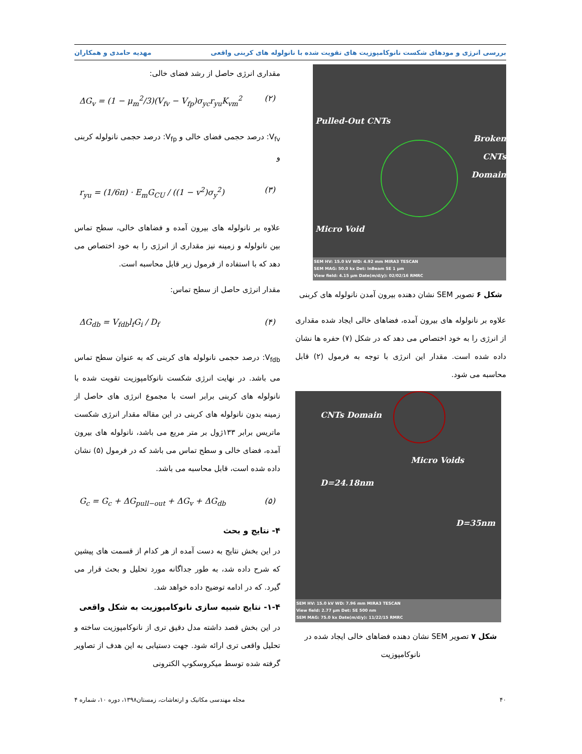بررسی انرژی و مودهای شکست نانوکامپوزیت های تقویت شده با نانولوله های کربنی واقعی
مهدیه حامدی و همکاران
Pulled-Out CNTs
Broken CNTs
Domain
Micro Void
SEM HV: 15.0 kV WD: 4.92 mm MIRA3 TESCAN
SEM MAG: 50.0 kx Det: InBeam SE 1 μm
View field: 4.15 μm Date(m/d/y): 02/02/16 RMRC
شکل ۶ تصویر SEM نشان دهنده بیرون آمدن نانولوله های کربنی
علاوه بر نانولوله های بیرون آمده، فضاهای خالی ایجاد شده مقداری از انرژی را به خود اختصاص می دهد که در شکل (۷) حفره ها نشان داده شده است. مقدار این انرژی با توجه به فرمول (۲) قابل محاسبه می شود.
CNTs Domain
Micro Voids
D=24.18nm
D=35nm
SEM HV: 15.0 kV WD: 7.96 mm MIRA3 TESCAN
View field: 2.77 μm Det: SE 500 nm
SEM MAG: 75.0 kx Date(m/d/y): 11/22/15 RMRC
شکل ۷ تصویر SEM نشان دهنده فضاهای خالی ایجاد شده در نانوکامپوزیت
مقداری انرژی حاصل از رشد فضای خالی:
ΔG<sub>v</sub> = (1 − μ<sub>m</sub><sup>2</sup>/3)(V<sub>fv</sub> − V<sub>fp</sub>)σ<sub>yc</sub>r<sub>yu</sub>K<sub>vm</sub><sup>2</sup>
(۲)
V<sub>fv</sub>: درصد حجمی فضای خالی و V<sub>fp</sub>: درصد حجمی نانولوله کربنی و
r<sub>yu</sub> = (1/6π) · E<sub>m</sub>G<sub>CU</sub> / ((1 − v<sup>2</sup>)σ<sub>y</sub><sup>2</sup>)
(۳)
علاوه بر نانولوله های بیرون آمده و فضاهای خالی، سطح تماس بین نانولوله و زمینه نیز مقداری از انرژی را به خود اختصاص می دهد که با استفاده از فرمول زیر قابل محاسبه است.
مقدار انرژی حاصل از سطح تماس:
ΔG<sub>db</sub> = V<sub>fdb</sub>l<sub>f</sub>G<sub>i</sub> / D<sub>f</sub> (۴)
V<sub>fdb</sub>: درصد حجمی نانولوله های کربنی که به عنوان سطح تماس می باشد. در نهایت انرژی شکست نانوکامپوزیت تقویت شده با نانولوله های کربنی برابر است با مجموع انرژی های حاصل از زمینه بدون نانولوله های کربنی در این مقاله مقدار انرژی شکست ماتریس برابر ۱۳۳ژول بر متر مربع می باشد، نانولوله های بیرون آمده، فضای خالی و سطح تماس می باشد که در فرمول (۵) نشان داده شده است، قابل محاسبه می باشد.
G<sub>c</sub> = G<sub>c</sub> + ΔG<sub>pull−out</sub> + ΔG<sub>v</sub> + ΔG<sub>db</sub>
(۵)
۴- نتایج و بحث
در این بخش نتایج به دست آمده از هر کدام از قسمت های پیشین که شرح داده شد، به طور جداگانه مورد تحلیل و بحث قرار می گیرد. که در ادامه توضیح داده خواهد شد.
۱-۴- نتایج شبیه سازی نانوکامپوزیت به شکل واقعی
در این بخش قصد داشته مدل دقیق تری از نانوکامپوزیت ساخته و تحلیل واقعی تری ارائه شود. جهت دستیابی به این هدف از تصاویر گرفته شده توسط میکروسکوپ الکترونی
۴۰ مجله مهندسی مکانیک و ارتعاشات، زمستان۱۳۹۸، دوره ۱۰، شماره ۴